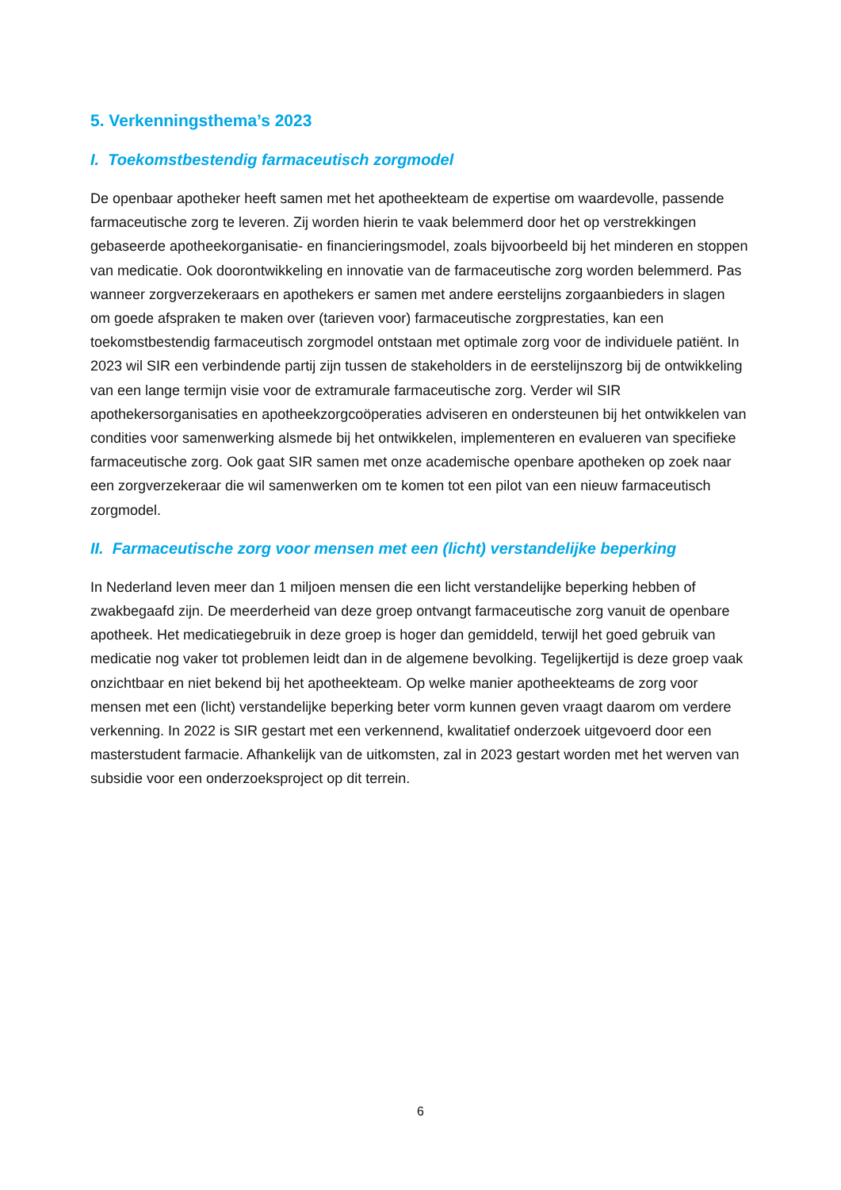5. Verkenningsthema’s 2023
I. Toekomstbestendig farmaceutisch zorgmodel
De openbaar apotheker heeft samen met het apotheekteam de expertise om waardevolle, passende farmaceutische zorg te leveren. Zij worden hierin te vaak belemmerd door het op verstrekkingen gebaseerde apotheekorganisatie- en financieringsmodel, zoals bijvoorbeeld bij het minderen en stoppen van medicatie. Ook doorontwikkeling en innovatie van de farmaceutische zorg worden belemmerd. Pas wanneer zorgverzekeraars en apothekers er samen met andere eerstelijns zorgaanbieders in slagen om goede afspraken te maken over (tarieven voor) farmaceutische zorgprestaties, kan een toekomstbestendig farmaceutisch zorgmodel ontstaan met optimale zorg voor de individuele patiënt. In 2023 wil SIR een verbindende partij zijn tussen de stakeholders in de eerstelijnszorg bij de ontwikkeling van een lange termijn visie voor de extramurale farmaceutische zorg. Verder wil SIR apothekersorganisaties en apotheekzorgcoöperaties adviseren en ondersteunen bij het ontwikkelen van condities voor samenwerking alsmede bij het ontwikkelen, implementeren en evalueren van specifieke farmaceutische zorg. Ook gaat SIR samen met onze academische openbare apotheken op zoek naar een zorgverzekeraar die wil samenwerken om te komen tot een pilot van een nieuw farmaceutisch zorgmodel.
II. Farmaceutische zorg voor mensen met een (licht) verstandelijke beperking
In Nederland leven meer dan 1 miljoen mensen die een licht verstandelijke beperking hebben of zwakbegaafd zijn. De meerderheid van deze groep ontvangt farmaceutische zorg vanuit de openbare apotheek. Het medicatiegebruik in deze groep is hoger dan gemiddeld, terwijl het goed gebruik van medicatie nog vaker tot problemen leidt dan in de algemene bevolking. Tegelijkertijd is deze groep vaak onzichtbaar en niet bekend bij het apotheekteam. Op welke manier apotheekteams de zorg voor mensen met een (licht) verstandelijke beperking beter vorm kunnen geven vraagt daarom om verdere verkenning. In 2022 is SIR gestart met een verkennend, kwalitatief onderzoek uitgevoerd door een masterstudent farmacie. Afhankelijk van de uitkomsten, zal in 2023 gestart worden met het werven van subsidie voor een onderzoeksproject op dit terrein.
6